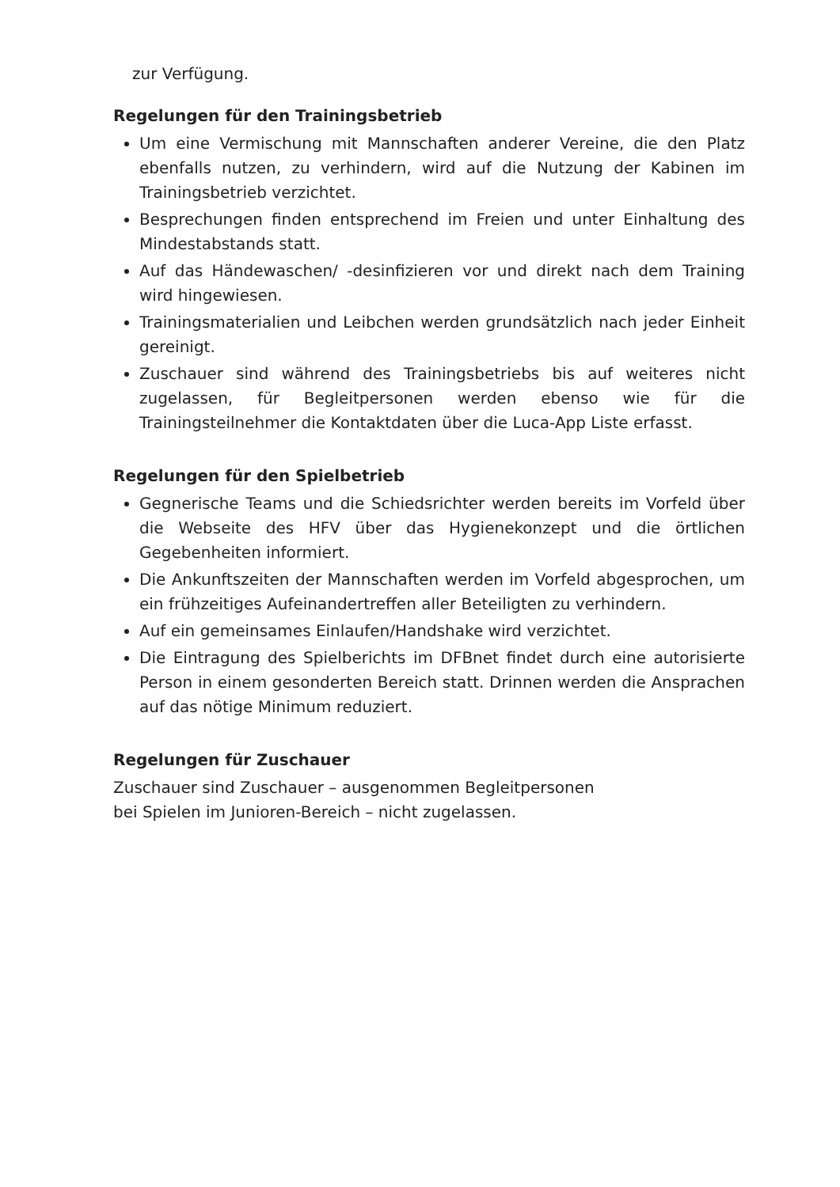zur Verfügung.
Regelungen für den Trainingsbetrieb
Um eine Vermischung mit Mannschaften anderer Vereine, die den Platz ebenfalls nutzen, zu verhindern, wird auf die Nutzung der Kabinen im Trainingsbetrieb verzichtet.
Besprechungen finden entsprechend im Freien und unter Einhaltung des Mindestabstands statt.
Auf das Händewaschen/ -desinfizieren vor und direkt nach dem Training wird hingewiesen.
Trainingsmaterialien und Leibchen werden grundsätzlich nach jeder Einheit gereinigt.
Zuschauer sind während des Trainingsbetriebs bis auf weiteres nicht zugelassen, für Begleitpersonen werden ebenso wie für die Trainingsteilnehmer die Kontaktdaten über die Luca-App Liste erfasst.
Regelungen für den Spielbetrieb
Gegnerische Teams und die Schiedsrichter werden bereits im Vorfeld über die Webseite des HFV über das Hygienekonzept und die örtlichen Gegebenheiten informiert.
Die Ankunftszeiten der Mannschaften werden im Vorfeld abgesprochen, um ein frühzeitiges Aufeinandertreffen aller Beteiligten zu verhindern.
Auf ein gemeinsames Einlaufen/Handshake wird verzichtet.
Die Eintragung des Spielberichts im DFBnet findet durch eine autorisierte Person in einem gesonderten Bereich statt. Drinnen werden die Ansprachen auf das nötige Minimum reduziert.
Regelungen für Zuschauer
Zuschauer sind Zuschauer – ausgenommen Begleitpersonen
bei Spielen im Junioren-Bereich – nicht zugelassen.